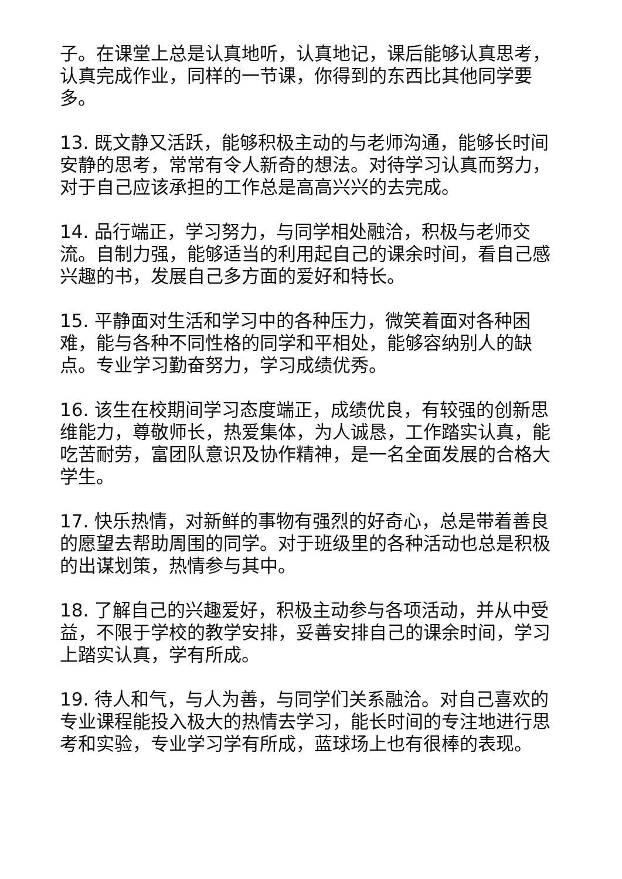子。在课堂上总是认真地听，认真地记，课后能够认真思考，认真完成作业，同样的一节课，你得到的东西比其他同学要多。
13. 既文静又活跃，能够积极主动的与老师沟通，能够长时间安静的思考，常常有令人新奇的想法。对待学习认真而努力，对于自己应该承担的工作总是高高兴兴的去完成。
14. 品行端正，学习努力，与同学相处融洽，积极与老师交流。自制力强，能够适当的利用起自己的课余时间，看自己感兴趣的书，发展自己多方面的爱好和特长。
15. 平静面对生活和学习中的各种压力，微笑着面对各种困难，能与各种不同性格的同学和平相处，能够容纳别人的缺点。专业学习勤奋努力，学习成绩优秀。
16. 该生在校期间学习态度端正，成绩优良，有较强的创新思维能力，尊敬师长，热爱集体，为人诚恳，工作踏实认真，能吃苦耐劳，富团队意识及协作精神，是一名全面发展的合格大学生。
17. 快乐热情，对新鲜的事物有强烈的好奇心，总是带着善良的愿望去帮助周围的同学。对于班级里的各种活动也总是积极的出谋划策，热情参与其中。
18. 了解自己的兴趣爱好，积极主动参与各项活动，并从中受益，不限于学校的教学安排，妥善安排自己的课余时间，学习上踏实认真，学有所成。
19. 待人和气，与人为善，与同学们关系融洽。对自己喜欢的专业课程能投入极大的热情去学习，能长时间的专注地进行思考和实验，专业学习学有所成，蓝球场上也有很棒的表现。